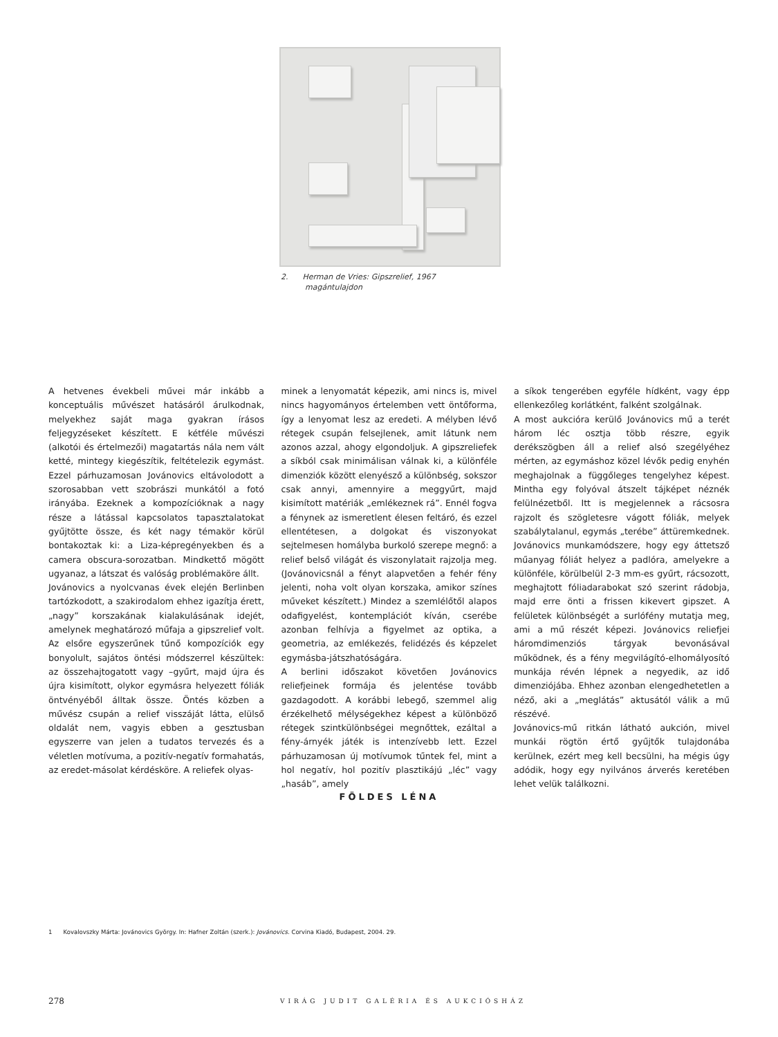2. Herman de Vries: Gipszrelief, 1967
magántulajdon
A hetvenes évekbeli művei már inkább a konceptuális művészet hatásáról árulkodnak, melyekhez saját maga gyakran írásos feljegyzéseket készített. E kétféle művészi (alkotói és értelmezői) magatartás nála nem vált ketté, mintegy kiegészítik, feltételezik egymást. Ezzel párhuzamosan Jovánovics eltávolodott a szorosabban vett szobrászi munkától a fotó irányába. Ezeknek a kompozícióknak a nagy része a látással kapcsolatos tapasztalatokat gyűjtötte össze, és két nagy témakör körül bontakoztak ki: a Liza-képregényekben és a camera obscura-sorozatban. Mindkettő mögött ugyanaz, a látszat és valóság problémaköre állt.
Jovánovics a nyolcvanas évek elején Berlinben tartózkodott, a szakirodalom ehhez igazítja érett, „nagy” korszakának kialakulásának idejét, amelynek meghatározó műfaja a gipszrelief volt. Az elsőre egyszerűnek tűnő kompozíciók egy bonyolult, sajátos öntési módszerrel készültek: az összehajtogatott vagy –gyűrt, majd újra és újra kisimított, olykor egymásra helyezett fóliák öntvényéből álltak össze. Öntés közben a művész csupán a relief visszáját látta, elülső oldalát nem, vagyis ebben a gesztusban egyszerre van jelen a tudatos tervezés és a véletlen motívuma, a pozitív-negatív formahatás, az eredet-másolat kérdésköre. A reliefek olyas-
minek a lenyomatát képezik, ami nincs is, mivel nincs hagyományos értelemben vett öntőforma, így a lenyomat lesz az eredeti. A mélyben lévő rétegek csupán felsejlenek, amit látunk nem azonos azzal, ahogy elgondoljuk. A gipszreliefek a síkból csak minimálisan válnak ki, a különféle dimenziók között elenyésző a különbség, sokszor csak annyi, amennyire a meggyűrt, majd kisimított matériák „emlékeznek rá”. Ennél fogva a fénynek az ismeretlent élesen feltáró, és ezzel ellentétesen, a dolgokat és viszonyokat sejtelmesen homályba burkoló szerepe megnő: a relief belső világát és viszonylatait rajzolja meg. (Jovánovicsnál a fényt alapvetően a fehér fény jelenti, noha volt olyan korszaka, amikor színes műveket készített.) Mindez a szemlélőtől alapos odafigyelést, kontemplációt kíván, cserébe azonban felhívja a figyelmet az optika, a geometria, az emlékezés, felidézés és képzelet egymásba-játszhatóságára.
A berlini időszakot követően Jovánovics reliefjeinek formája és jelentése tovább gazdagodott. A korábbi lebegő, szemmel alig érzékelhető mélységekhez képest a különböző rétegek szintkülönbségei megnőttek, ezáltal a fény-árnyék játék is intenzívebb lett. Ezzel párhuzamosan új motívumok tűntek fel, mint a hol negatív, hol pozitív plasztikájú „léc” vagy „hasáb”, amely
a síkok tengerében egyféle hídként, vagy épp ellenkezőleg korlátként, falként szolgálnak.
A most aukcióra kerülő Jovánovics mű a terét három léc osztja több részre, egyik derékszögben áll a relief alsó szegélyéhez mérten, az egymáshoz közel lévők pedig enyhén meghajolnak a függőleges tengelyhez képest. Mintha egy folyóval átszelt tájképet néznék felülnézetből. Itt is megjelennek a rácsosra rajzolt és szögletesre vágott fóliák, melyek szabálytalanul, egymás „terébe” áttüremkednek. Jovánovics munkamódszere, hogy egy áttetsző műanyag fóliát helyez a padlóra, amelyekre a különféle, körülbelül 2-3 mm-es gyűrt, rácsozott, meghajtott fóliadarabokat szó szerint rádobja, majd erre önti a frissen kikevert gipszet. A felületek különbségét a surlófény mutatja meg, ami a mű részét képezi. Jovánovics reliefjei háromdimenziós tárgyak bevonásával működnek, és a fény megvilágító-elhomályosító munkája révén lépnek a negyedik, az idő dimenziójába. Ehhez azonban elengedhetetlen a néző, aki a „meglátás” aktusától válik a mű részévé.
Jovánovics-mű ritkán látható aukción, mivel munkái rögtön értő gyűjtők tulajdonába kerülnek, ezért meg kell becsülni, ha mégis úgy adódik, hogy egy nyilvános árverés keretében lehet velük találkozni.
FÖLDES LÉNA
1 Kovalovszky Márta: Jovánovics György. In: Hafner Zoltán (szerk.): Jovánovics. Corvina Kiadó, Budapest, 2004. 29.
278 VIRÁG JUDIT GALÉRIA ÉS AUKCIÓSHÁZ